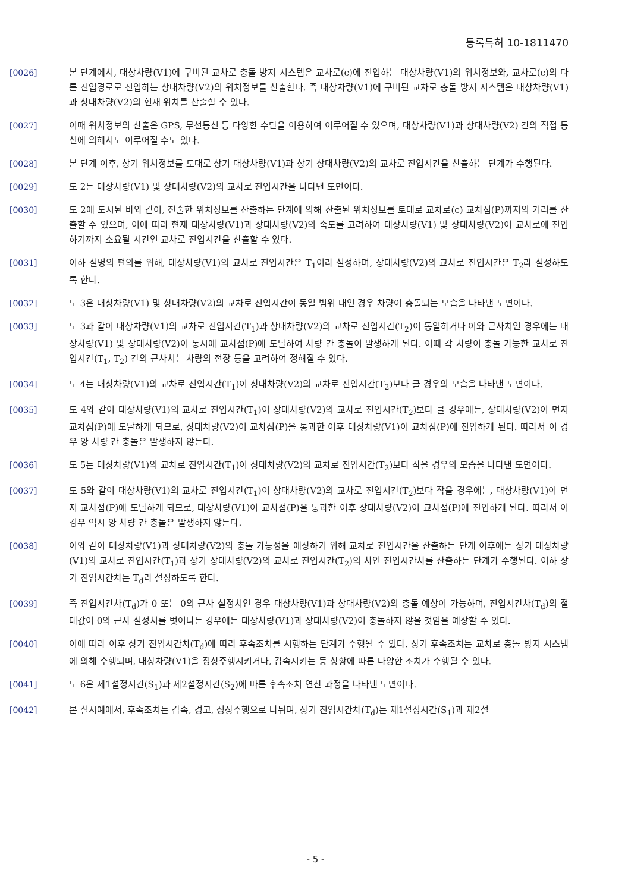등록특허 10-1811470
[0026] 본 단계에서, 대상차량(V1)에 구비된 교차로 충돌 방지 시스템은 교차로(c)에 진입하는 대상차량(V1)의 위치정보와, 교차로(c)의 다른 진입경로로 진입하는 상대차량(V2)의 위치정보를 산출한다. 즉 대상차량(V1)에 구비된 교차로 충돌 방지 시스템은 대상차량(V1)과 상대차량(V2)의 현재 위치를 산출할 수 있다.
[0027] 이때 위치정보의 산출은 GPS, 무선통신 등 다양한 수단을 이용하여 이루어질 수 있으며, 대상차량(V1)과 상대차량(V2) 간의 직접 통신에 의해서도 이루어질 수도 있다.
[0028] 본 단계 이후, 상기 위치정보를 토대로 상기 대상차량(V1)과 상기 상대차량(V2)의 교차로 진입시간을 산출하는 단계가 수행된다.
[0029] 도 2는 대상차량(V1) 및 상대차량(V2)의 교차로 진입시간을 나타낸 도면이다.
[0030] 도 2에 도시된 바와 같이, 전술한 위치정보를 산출하는 단계에 의해 산출된 위치정보를 토대로 교차로(c) 교차점(P)까지의 거리를 산출할 수 있으며, 이에 따라 현재 대상차량(V1)과 상대차량(V2)의 속도를 고려하여 대상차량(V1) 및 상대차량(V2)이 교차로에 진입하기까지 소요될 시간인 교차로 진입시간을 산출할 수 있다.
[0031] 이하 설명의 편의를 위해, 대상차량(V1)의 교차로 진입시간은 T<sub>1</sub>이라 설정하며, 상대차량(V2)의 교차로 진입시간은 T<sub>2</sub>라 설정하도록 한다.
[0032] 도 3은 대상차량(V1) 및 상대차량(V2)의 교차로 진입시간이 동일 범위 내인 경우 차량이 충돌되는 모습을 나타낸 도면이다.
[0033] 도 3과 같이 대상차량(V1)의 교차로 진입시간(T<sub>1</sub>)과 상대차량(V2)의 교차로 진입시간(T<sub>2</sub>)이 동일하거나 이와 근사치인 경우에는 대상차량(V1) 및 상대차량(V2)이 동시에 교차점(P)에 도달하여 차량 간 충돌이 발생하게 된다. 이때 각 차량이 충돌 가능한 교차로 진입시간(T<sub>1</sub>, T<sub>2</sub>) 간의 근사치는 차량의 전장 등을 고려하여 정해질 수 있다.
[0034] 도 4는 대상차량(V1)의 교차로 진입시간(T<sub>1</sub>)이 상대차량(V2)의 교차로 진입시간(T<sub>2</sub>)보다 클 경우의 모습을 나타낸 도면이다.
[0035] 도 4와 같이 대상차량(V1)의 교차로 진입시간(T<sub>1</sub>)이 상대차량(V2)의 교차로 진입시간(T<sub>2</sub>)보다 클 경우에는, 상대차량(V2)이 먼저 교차점(P)에 도달하게 되므로, 상대차량(V2)이 교차점(P)을 통과한 이후 대상차량(V1)이 교차점(P)에 진입하게 된다. 따라서 이 경우 양 차량 간 충돌은 발생하지 않는다.
[0036] 도 5는 대상차량(V1)의 교차로 진입시간(T<sub>1</sub>)이 상대차량(V2)의 교차로 진입시간(T<sub>2</sub>)보다 작을 경우의 모습을 나타낸 도면이다.
[0037] 도 5와 같이 대상차량(V1)의 교차로 진입시간(T<sub>1</sub>)이 상대차량(V2)의 교차로 진입시간(T<sub>2</sub>)보다 작을 경우에는, 대상차량(V1)이 먼저 교차점(P)에 도달하게 되므로, 대상차량(V1)이 교차점(P)을 통과한 이후 상대차량(V2)이 교차점(P)에 진입하게 된다. 따라서 이 경우 역시 양 차량 간 충돌은 발생하지 않는다.
[0038] 이와 같이 대상차량(V1)과 상대차량(V2)의 충돌 가능성을 예상하기 위해 교차로 진입시간을 산출하는 단계 이후에는 상기 대상차량(V1)의 교차로 진입시간(T<sub>1</sub>)과 상기 상대차량(V2)의 교차로 진입시간(T<sub>2</sub>)의 차인 진입시간차를 산출하는 단계가 수행된다. 이하 상기 진입시간차는 T<sub>d</sub>라 설정하도록 한다.
[0039] 즉 진입시간차(T<sub>d</sub>)가 0 또는 0의 근사 설정치인 경우 대상차량(V1)과 상대차량(V2)의 충돌 예상이 가능하며, 진입시간차(T<sub>d</sub>)의 절대값이 0의 근사 설정치를 벗어나는 경우에는 대상차량(V1)과 상대차량(V2)이 충돌하지 않을 것임을 예상할 수 있다.
[0040] 이에 따라 이후 상기 진입시간차(T<sub>d</sub>)에 따라 후속조치를 시행하는 단계가 수행될 수 있다. 상기 후속조치는 교차로 충돌 방지 시스템에 의해 수행되며, 대상차량(V1)을 정상주행시키거나, 감속시키는 등 상황에 따른 다양한 조치가 수행될 수 있다.
[0041] 도 6은 제1설정시간(S<sub>1</sub>)과 제2설정시간(S<sub>2</sub>)에 따른 후속조치 연산 과정을 나타낸 도면이다.
[0042] 본 실시예에서, 후속조치는 감속, 경고, 정상주행으로 나뉘며, 상기 진입시간차(T<sub>d</sub>)는 제1설정시간(S<sub>1</sub>)과 제2설
- 5 -